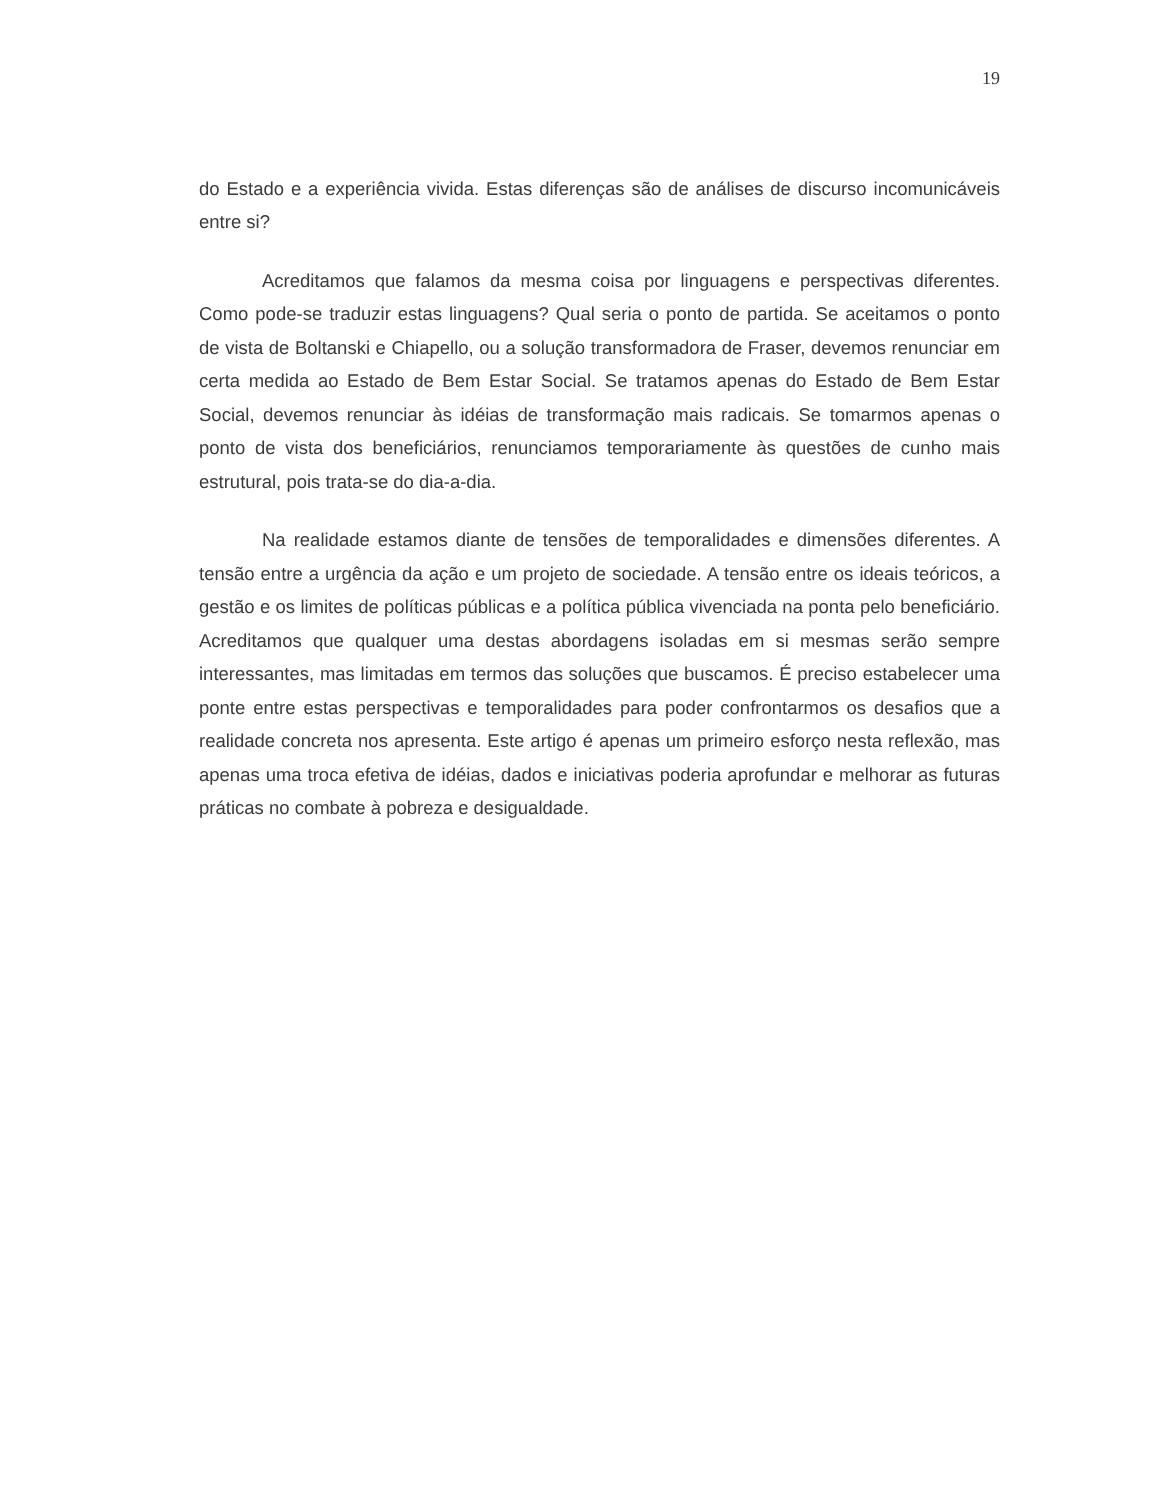19
do Estado e a experiência vivida. Estas diferenças são de análises de discurso incomunicáveis entre si?
Acreditamos que falamos da mesma coisa por linguagens e perspectivas diferentes. Como pode-se traduzir estas linguagens? Qual seria o ponto de partida. Se aceitamos o ponto de vista de Boltanski e Chiapello, ou a solução transformadora de Fraser, devemos renunciar em certa medida ao Estado de Bem Estar Social. Se tratamos apenas do Estado de Bem Estar Social, devemos renunciar às idéias de transformação mais radicais. Se tomarmos apenas o ponto de vista dos beneficiários, renunciamos temporariamente às questões de cunho mais estrutural, pois trata-se do dia-a-dia.
Na realidade estamos diante de tensões de temporalidades e dimensões diferentes. A tensão entre a urgência da ação e um projeto de sociedade. A tensão entre os ideais teóricos, a gestão e os limites de políticas públicas e a política pública vivenciada na ponta pelo beneficiário. Acreditamos que qualquer uma destas abordagens isoladas em si mesmas serão sempre interessantes, mas limitadas em termos das soluções que buscamos. É preciso estabelecer uma ponte entre estas perspectivas e temporalidades para poder confrontarmos os desafios que a realidade concreta nos apresenta. Este artigo é apenas um primeiro esforço nesta reflexão, mas apenas uma troca efetiva de idéias, dados e iniciativas poderia aprofundar e melhorar as futuras práticas no combate à pobreza e desigualdade.